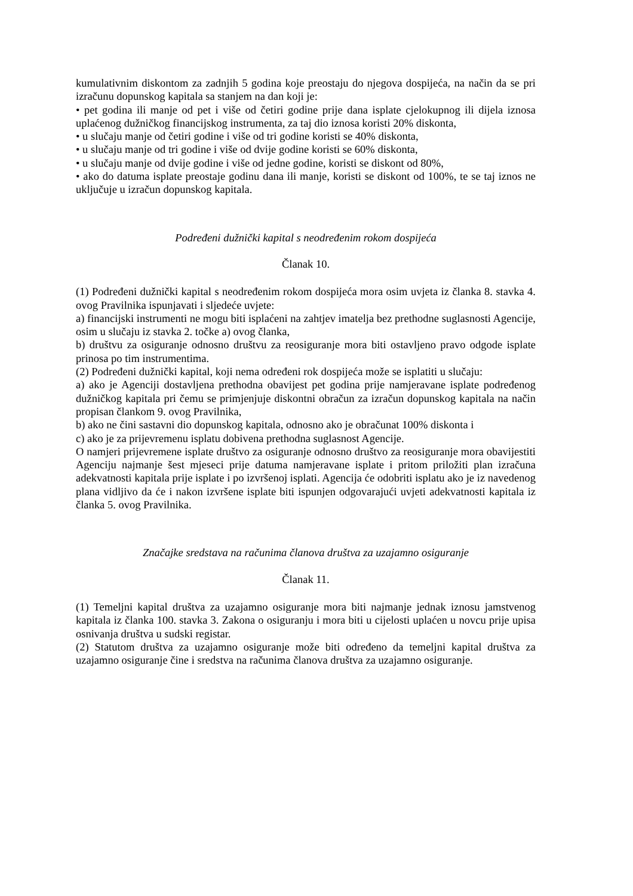kumulativnim diskontom za zadnjih 5 godina koje preostaju do njegova dospijeća, na način da se pri izračunu dopunskog kapitala sa stanjem na dan koji je:
• pet godina ili manje od pet i više od četiri godine prije dana isplate cjelokupnog ili dijela iznosa uplaćenog dužničkog financijskog instrumenta, za taj dio iznosa koristi 20% diskonta,
• u slučaju manje od četiri godine i više od tri godine koristi se 40% diskonta,
• u slučaju manje od tri godine i više od dvije godine koristi se 60% diskonta,
• u slučaju manje od dvije godine i više od jedne godine, koristi se diskont od 80%,
• ako do datuma isplate preostaje godinu dana ili manje, koristi se diskont od 100%, te se taj iznos ne uključuje u izračun dopunskog kapitala.
Podređeni dužnički kapital s neodređenim rokom dospijeća
Članak 10.
(1) Podređeni dužnički kapital s neodređenim rokom dospijeća mora osim uvjeta iz članka 8. stavka 4. ovog Pravilnika ispunjavati i sljedeće uvjete:
a) financijski instrumenti ne mogu biti isplaćeni na zahtjev imatelja bez prethodne suglasnosti Agencije, osim u slučaju iz stavka 2. točke a) ovog članka,
b) društvu za osiguranje odnosno društvu za reosiguranje mora biti ostavljeno pravo odgode isplate prinosa po tim instrumentima.
(2) Podređeni dužnički kapital, koji nema određeni rok dospijeća može se isplatiti u slučaju:
a) ako je Agenciji dostavljena prethodna obavijest pet godina prije namjeravane isplate podređenog dužničkog kapitala pri čemu se primjenjuje diskontni obračun za izračun dopunskog kapitala na način propisan člankom 9. ovog Pravilnika,
b) ako ne čini sastavni dio dopunskog kapitala, odnosno ako je obračunat 100% diskonta i
c) ako je za prijevremenu isplatu dobivena prethodna suglasnost Agencije.
O namjeri prijevremene isplate društvo za osiguranje odnosno društvo za reosiguranje mora obavijestiti Agenciju najmanje šest mjeseci prije datuma namjeravane isplate i pritom priložiti plan izračuna adekvatnosti kapitala prije isplate i po izvršenoj isplati. Agencija će odobriti isplatu ako je iz navedenog plana vidljivo da će i nakon izvršene isplate biti ispunjen odgovarajući uvjeti adekvatnosti kapitala iz članka 5. ovog Pravilnika.
Značajke sredstava na računima članova društva za uzajamno osiguranje
Članak 11.
(1) Temeljni kapital društva za uzajamno osiguranje mora biti najmanje jednak iznosu jamstvenog kapitala iz članka 100. stavka 3. Zakona o osiguranju i mora biti u cijelosti uplaćen u novcu prije upisa osnivanja društva u sudski registar.
(2) Statutom društva za uzajamno osiguranje može biti određeno da temeljni kapital društva za uzajamno osiguranje čine i sredstva na računima članova društva za uzajamno osiguranje.